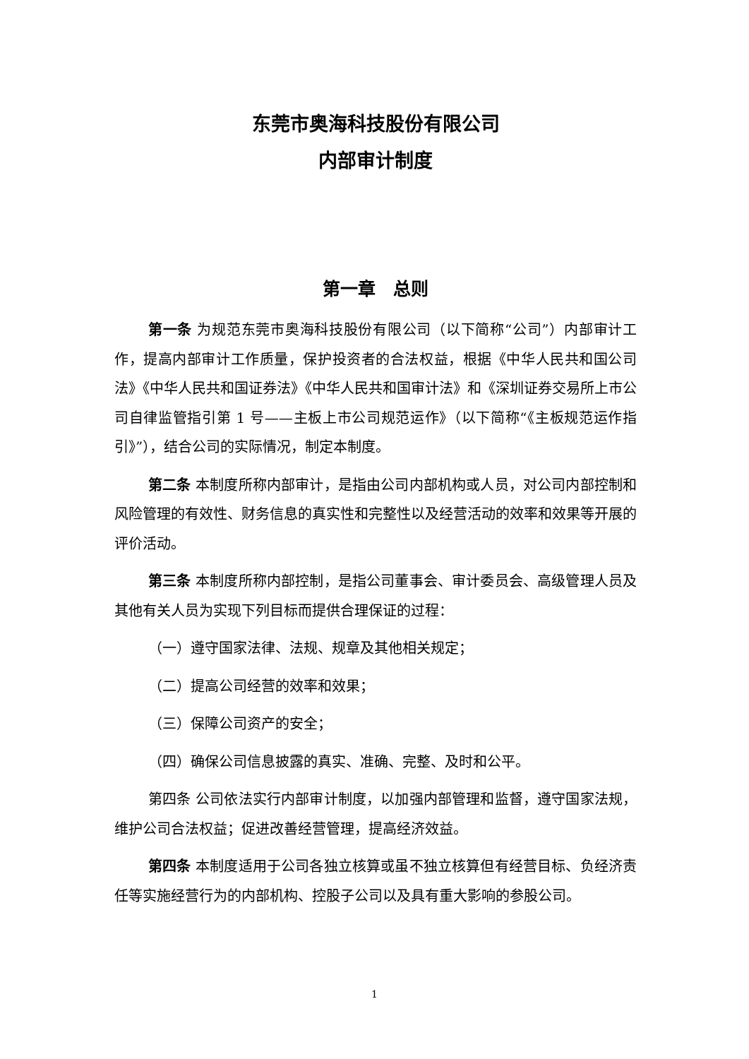东莞市奥海科技股份有限公司
内部审计制度
第一章　总则
第一条 为规范东莞市奥海科技股份有限公司（以下简称“公司”）内部审计工作，提高内部审计工作质量，保护投资者的合法权益，根据《中华人民共和国公司法》《中华人民共和国证券法》《中华人民共和国审计法》和《深圳证券交易所上市公司自律监管指引第 1 号——主板上市公司规范运作》（以下简称“《主板规范运作指引》”），结合公司的实际情况，制定本制度。
第二条 本制度所称内部审计，是指由公司内部机构或人员，对公司内部控制和风险管理的有效性、财务信息的真实性和完整性以及经营活动的效率和效果等开展的评价活动。
第三条 本制度所称内部控制，是指公司董事会、审计委员会、高级管理人员及其他有关人员为实现下列目标而提供合理保证的过程：
（一）遵守国家法律、法规、规章及其他相关规定；
（二）提高公司经营的效率和效果；
（三）保障公司资产的安全；
（四）确保公司信息披露的真实、准确、完整、及时和公平。
第四条 公司依法实行内部审计制度，以加强内部管理和监督，遵守国家法规，维护公司合法权益；促进改善经营管理，提高经济效益。
第四条 本制度适用于公司各独立核算或虽不独立核算但有经营目标、负经济责任等实施经营行为的内部机构、控股子公司以及具有重大影响的参股公司。
1